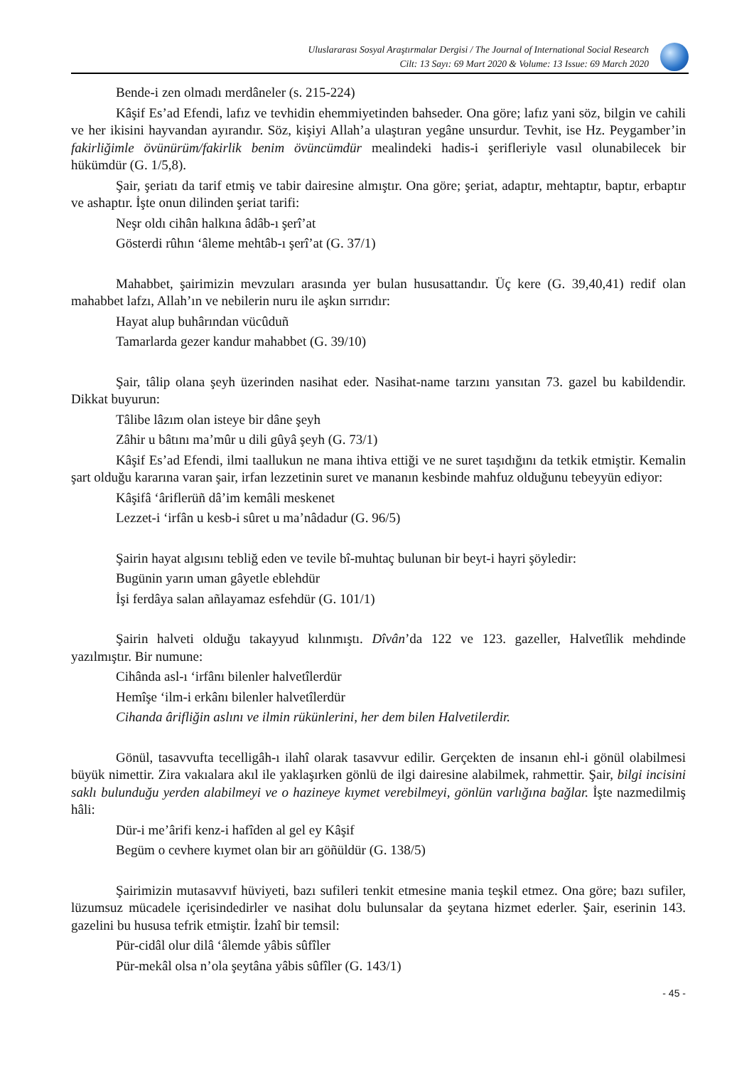Uluslararası Sosyal Araştırmalar Dergisi / The Journal of International Social Research
Cilt: 13 Sayı: 69 Mart 2020 & Volume: 13 Issue: 69 March 2020
Bende-i zen olmadı merdâneler (s. 215-224)
Kâşif Es’ad Efendi, lafız ve tevhidin ehemmiyetinden bahseder. Ona göre; lafız yani söz, bilgin ve cahili ve her ikisini hayvandan ayırandır. Söz, kişiyi Allah’a ulaştıran yegâne unsurdur. Tevhit, ise Hz. Peygamber’in fakirliğimle övünürüm/fakirlik benim övüncümdür mealindeki hadis-i şerifleriyle vasıl olunabilecek bir hükümdür (G. 1/5,8).
Şair, şeriatı da tarif etmiş ve tabir dairesine almıştır. Ona göre; şeriat, adaptır, mehtaptır, baptır, erbaptır ve ashaptır. İşte onun dilinden şeriat tarifi:
Neşr oldı cihân halkına âdâb-ı şerî’at
Gösterdi rûhın ‘âleme mehtâb-ı şerî’at (G. 37/1)
Mahabbet, şairimizin mevzuları arasında yer bulan hususattandır. Üç kere (G. 39,40,41) redif olan mahabbet lafzı, Allah’ın ve nebilerin nuru ile aşkın sırrıdır:
Hayat alup buhârından vücûduñ
Tamarlarda gezer kandur mahabbet (G. 39/10)
Şair, tâlip olana şeyh üzerinden nasihat eder. Nasihat-name tarzını yansıtan 73. gazel bu kabildendir. Dikkat buyurun:
Tâlibe lâzım olan isteye bir dâne şeyh
Zâhir u bâtını ma’mûr u dili gûyâ şeyh (G. 73/1)
Kâşif Es’ad Efendi, ilmi taallukun ne mana ihtiva ettiği ve ne suret taşıdığını da tetkik etmiştir. Kemalin şart olduğu kararına varan şair, irfan lezzetinin suret ve mananın kesbinde mahfuz olduğunu tebeyyün ediyor:
Kâşifâ ‘âriflerüñ dâ’im kemâli meskenet
Lezzet-i ‘irfân u kesb-i sûret u ma’nâdadur (G. 96/5)
Şairin hayat algısını tebliğ eden ve tevile bî-muhtaç bulunan bir beyt-i hayri şöyledir:
Bugünin yarın uman gâyetle eblehdür
İşi ferdâya salan añlayamaz esfehdür (G. 101/1)
Şairin halveti olduğu takayyud kılınmıştı. Dîvân’da 122 ve 123. gazeller, Halvetîlik mehdinde yazılmıştır. Bir numune:
Cihânda asl-ı ‘irfânı bilenler halvetîlerdür
Hemîşe ‘ilm-i erkânı bilenler halvetîlerdür
Cihanda ârifliğin aslını ve ilmin rükünlerini, her dem bilen Halvetilerdir.
Gönül, tasavvufta tecelligâh-ı ilahî olarak tasavvur edilir. Gerçekten de insanın ehl-i gönül olabilmesi büyük nimettir. Zira vakıalara akıl ile yaklaşırken gönlü de ilgi dairesine alabilmek, rahmettir. Şair, bilgi incisini saklı bulunduğu yerden alabilmeyi ve o hazineye kıymet verebilmeyi, gönlün varlığına bağlar. İşte nazmedilmiş hâli:
Dür-i me’ârifi kenz-i hafîden al gel ey Kâşif
Begüm o cevhere kıymet olan bir arı göñüldür (G. 138/5)
Şairimizin mutasavvıf hüviyeti, bazı sufileri tenkit etmesine mania teşkil etmez. Ona göre; bazı sufiler, lüzumsuz mücadele içerisindedirler ve nasihat dolu bulunsalar da şeytana hizmet ederler. Şair, eserinin 143. gazelini bu hususa tefrik etmiştir. İzahî bir temsil:
Pür-cidâl olur dilâ ‘âlemde yâbis sûfîler
Pür-mekâl olsa n’ola şeytâna yâbis sûfîler (G. 143/1)
- 45 -